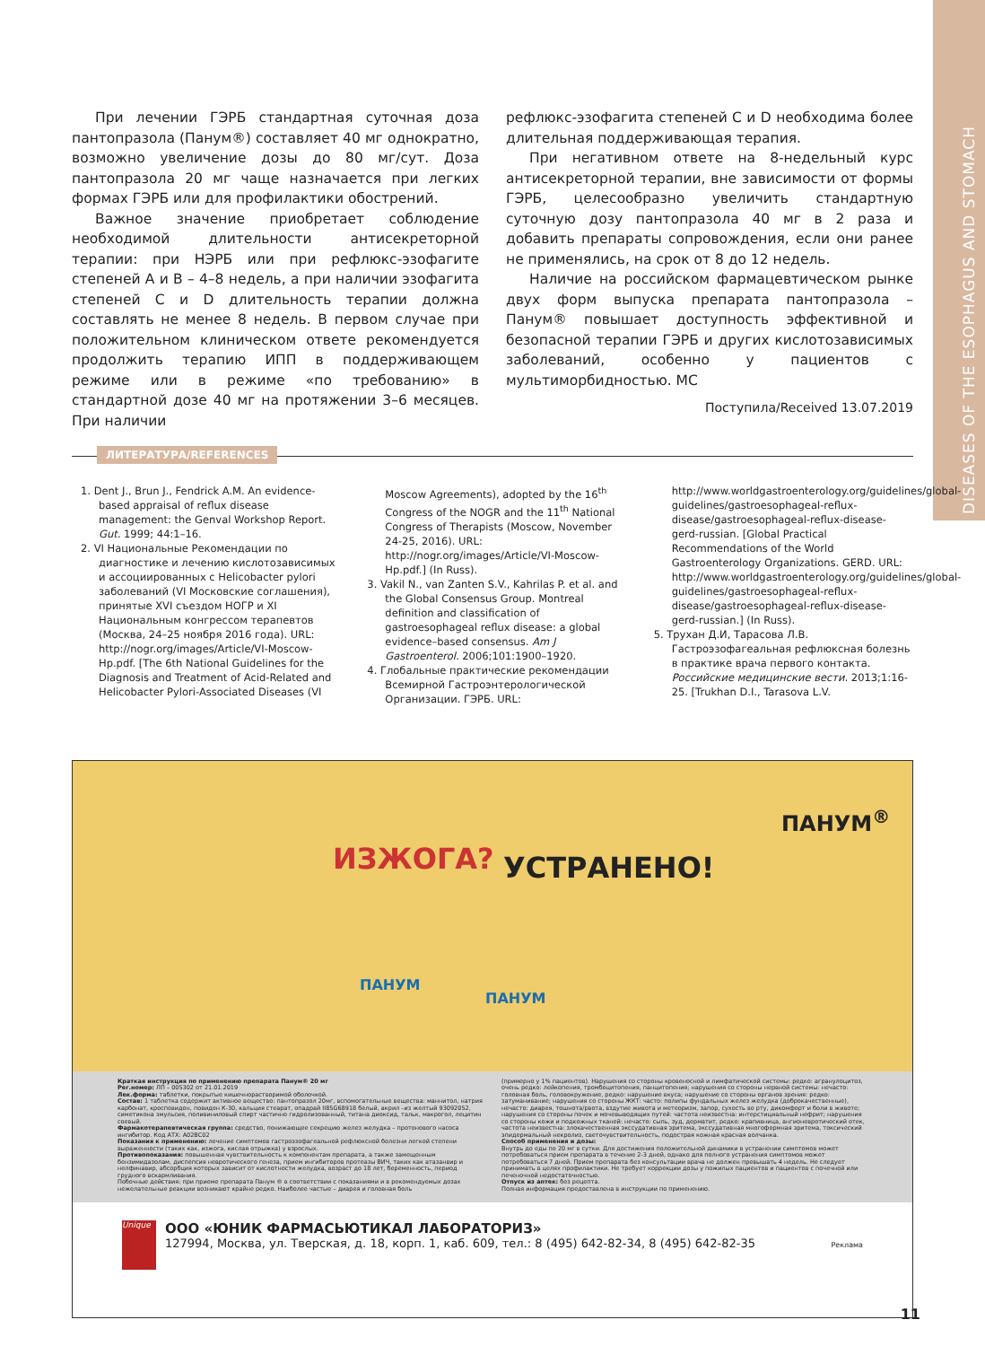DISEASES OF THE ESOPHAGUS AND STOMACH
При лечении ГЭРБ стандартная суточная доза пантопразола (Панум®) составляет 40 мг однократно, возможно увеличение дозы до 80 мг/сут. Доза пантопразола 20 мг чаще назначается при легких формах ГЭРБ или для профилактики обострений.
Важное значение приобретает соблюдение необходимой длительности антисекреторной терапии: при НЭРБ или при рефлюкс-эзофагите степеней А и В – 4–8 недель, а при наличии эзофагита степеней С и D длительность терапии должна составлять не менее 8 недель. В первом случае при положительном клиническом ответе рекомендуется продолжить терапию ИПП в поддерживающем режиме или в режиме «по требованию» в стандартной дозе 40 мг на протяжении 3–6 месяцев. При наличии
рефлюкс-эзофагита степеней С и D необходима более длительная поддерживающая терапия.
При негативном ответе на 8-недельный курс антисекреторной терапии, вне зависимости от формы ГЭРБ, целесообразно увеличить стандартную суточную дозу пантопразола 40 мг в 2 раза и добавить препараты сопровождения, если они ранее не применялись, на срок от 8 до 12 недель.
Наличие на российском фармацевтическом рынке двух форм выпуска препарата пантопразола – Панум® повышает доступность эффективной и безопасной терапии ГЭРБ и других кислотозависимых заболеваний, особенно у пациентов с мультиморбидностью. МС
Поступила/Received 13.07.2019
ЛИТЕРАТУРА/REFERENCES
1. Dent J., Brun J., Fendrick A.M. An evidence-based appraisal of reflux disease management: the Genval Workshop Report. Gut. 1999; 44:1–16.
2. VI Национальные Рекомендации по диагностике и лечению кислотозависимых и ассоциированных с Helicobacter pylori заболеваний (VI Московские соглашения), принятые XVI съездом НОГР и XI Национальным конгрессом терапевтов (Москва, 24–25 ноября 2016 года). URL: http://nogr.org/images/Article/VI-Moscow-Hp.pdf. [The 6th National Guidelines for the Diagnosis and Treatment of Acid-Related and Helicobacter Pylori-Associated Diseases (VI Moscow Agreements), adopted by the 16<sup>th</sup> Congress of the NOGR and the 11<sup>th</sup> National Congress of Therapists (Moscow, November 24-25, 2016). URL: http://nogr.org/images/Article/VI-Moscow-Hp.pdf.] (In Russ).
3. Vakil N., van Zanten S.V., Kahrilas P. et al. and the Global Consensus Group. Montreal definition and classification of gastroesophageal reflux disease: a global evidence–based consensus. Am J Gastroenterol. 2006;101:1900–1920.
4. Глобальные практические рекомендации Всемирной Гастроэнтерологической Организации. ГЭРБ. URL: http://www.worldgastroenterology.org/guidelines/global-guidelines/gastroesophageal-reflux-disease/gastroesophageal-reflux-disease-gerd-russian. [Global Practical Recommendations of the World Gastroenterology Organizations. GERD. URL: http://www.worldgastroenterology.org/guidelines/global-guidelines/gastroesophageal-reflux-disease/gastroesophageal-reflux-disease-gerd-russian.] (In Russ).
5. Трухан Д.И, Тарасова Л.В. Гастроэзофагеальная рефлюксная болезнь в практике врача первого контакта. Российские медицинские вести. 2013;1:16-25. [Trukhan D.I., Tarasova L.V.
ИЗЖОГА? УСТРАНЕНО!
ПАНУМ<sup>®</sup>
ПАНУМ
ПАНУМ
Краткая инструкция по применению препарата Панум® 20 мг
Рег.номер: ЛП – 005302 от 21.01.2019
Лек.форма: таблетки, покрытые кишечнорастворимой оболочкой.
Состав: 1 таблетка содержит активное вещество: пантопразол 20мг, вспомогательные вещества: маннитол, натрия карбонат, кросповидон, повидон К-30, кальция стеарат, опадрай II85G68918 белый, акрил –из желтый 93092052, симетикона эмульсия, поливиниловый спирт частично гидролизованный, титана диоксид, тальк, макрогол, лецитин соевый.
Фармакотерапевтическая группа: средство, понижающее секрецию желез желудка – протонового насоса ингибитор. Код АТХ: A02BC02
Показания к применению: лечение симптомов гастроэзофагеальной рефлюксной болезни легкой степени выраженности (таких как, изжога, кислая отрыжка) у взрослых.
Противопоказания: повышенная чувствительность к компонентам препарата, а также замещенным бензимидазолам, диспепсия невротического генеза, прием ингибиторов протеазы ВИЧ, таких как атазанвир и нелфинавир, абсорбция которых зависит от кислотности желудка, возраст до 18 лет, беременность, период грудного вскармливания.
Побочные действия: при приеме препарата Панум ® в соответствии с показаниями и в рекомендуемых дозах нежелательные реакции возникают крайне редко. Наиболее частые – диарея и головная боль
(примерно у 1% пациентов). Нарушения со стороны кровеносной и лимфатической системы: редко: агранулоцитоз, очень редко: лейкопения, тромбоцитопения, панцитопения; нарушения со стороны нервной системы: нечасто: головная боль, головокружение, редко: нарушение вкуса; нарушение со стороны органов зрения: редко: затуманивание; нарушения со стороны ЖКТ: часто: полипы фундальных желез желудка (доброкачественные), нечасто: диарея, тошнота/рвота, вздутие живота и метеоризм, запор, сухость во рту, дикомфорт и боли в животе; нарушения со стороны почек и мочевыводящих путей: частота неизвестна: интерстициальный нефрит; нарушения со стороны кожи и подкожных тканей: нечасто: сыпь, зуд, дерматит, редко: крапивница, ангионевротический отек, частота неизвестна: злокачественная экссудативная эритема, экссудативная многоформная эритема, токсический эпидермальный некролиз, светочувствительность, подострая кожная красная волчанка.
Способ применения и дозы:
Внутрь до еды по 20 мг в сутки. Для достижения положительной динамики в устранении симптомов может потребоваться прием препарата в течение 2-3 дней, однако для полного устранения симптомов может потребоваться 7 дней. Прием препарата без консультации врача не должен превышать 4 недель. Не следует принимать в целях профилактики. Не требует коррекции дозы у пожилых пациентов и пациентов с почечной или печеночной недостаточностью.
Отпуск из аптек: без рецепта.
Полная информация предоставлена в инструкции по применению.
Unique
ООО «ЮНИК ФАРМАСЬЮТИКАЛ ЛАБОРАТОРИЗ»
127994, Москва, ул. Тверская, д. 18, корп. 1, каб. 609, тел.: 8 (495) 642-82-34, 8 (495) 642-82-35
Реклама
11